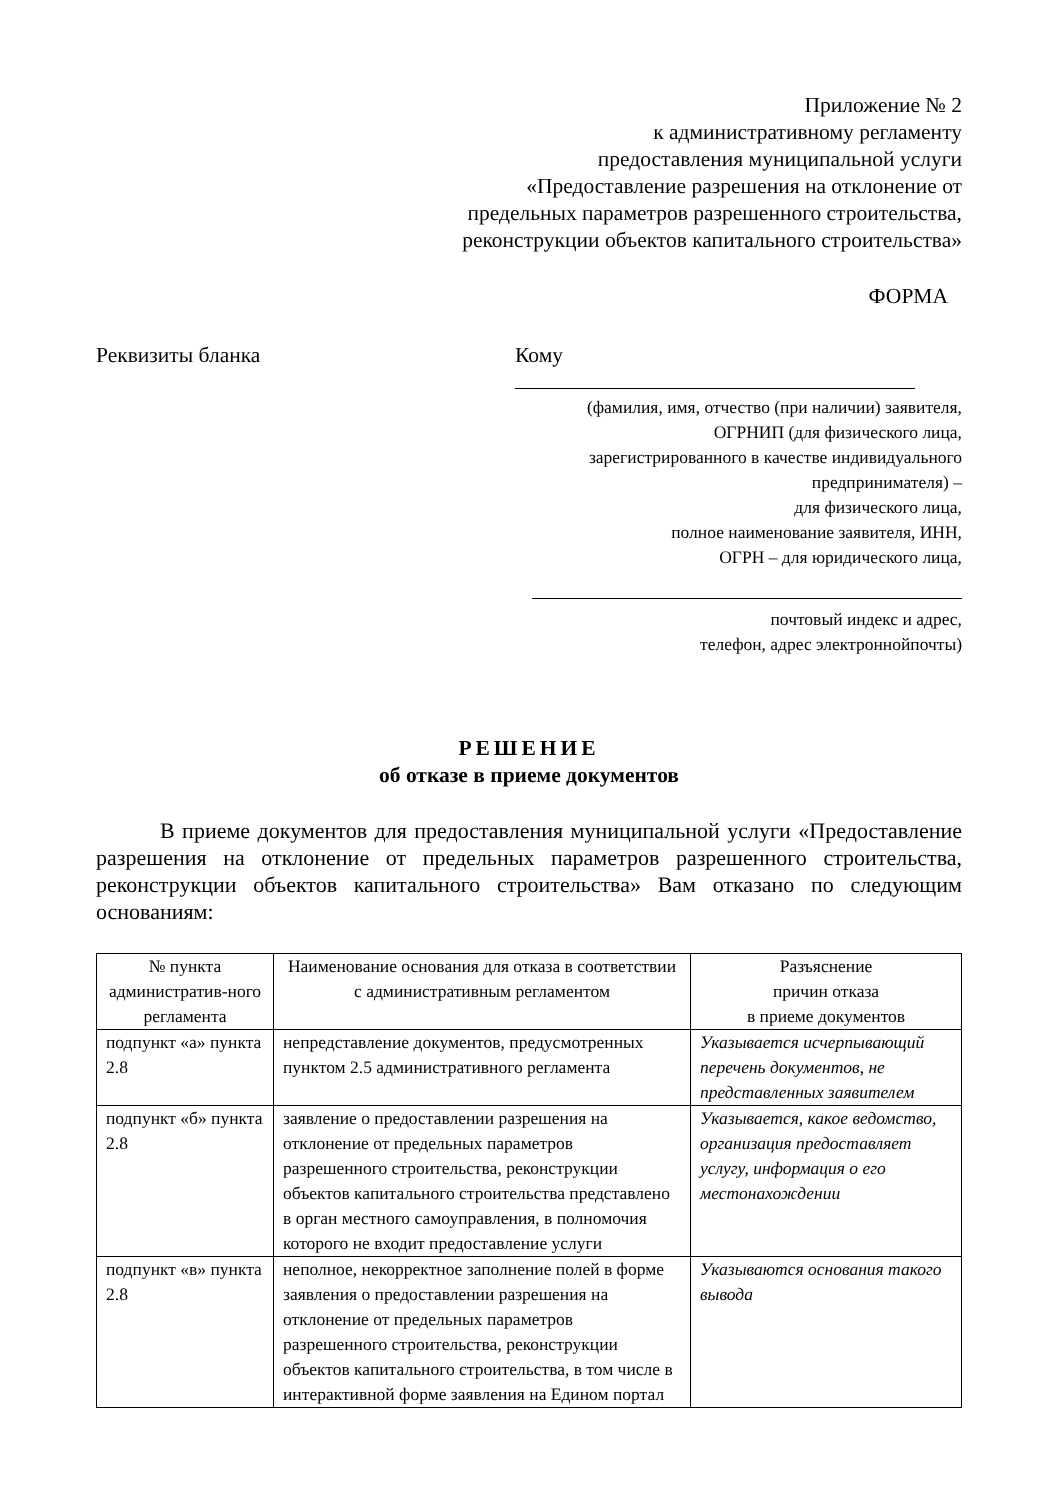Приложение № 2
к административному регламенту
предоставления муниципальной услуги
«Предоставление разрешения на отклонение от
предельных параметров разрешенного строительства,
реконструкции объектов капитального строительства»
ФОРМА
Реквизиты бланка Кому
(фамилия, имя, отчество (при наличии) заявителя,
ОГРНИП (для физического лица,
зарегистрированного в качестве индивидуального
предпринимателя) –
для физического лица,
полное наименование заявителя, ИНН,
ОГРН – для юридического лица,
почтовый индекс и адрес,
телефон, адрес электроннойпочты)
РЕШЕНИЕ
об отказе в приеме документов
В приеме документов для предоставления муниципальной услуги «Предоставление разрешения на отклонение от предельных параметров разрешенного строительства, реконструкции объектов капитального строительства» Вам отказано по следующим основаниям:
| № пункта административ-ного регламента | Наименование основания для отказа в соответствии с административным регламентом | Разъяснение причин отказа в приеме документов |
| --- | --- | --- |
| подпункт «а» пункта 2.8 | непредставление документов, предусмотренных пунктом 2.5 административного регламента | Указывается исчерпывающий перечень документов, не представленных заявителем |
| подпункт «б» пункта 2.8 | заявление о предоставлении разрешения на отклонение от предельных параметров разрешенного строительства, реконструкции объектов капитального строительства представлено в орган местного самоуправления, в полномочия которого не входит предоставление услуги | Указывается, какое ведомство, организация предоставляет услугу, информация о его местонахождении |
| подпункт «в» пункта 2.8 | неполное, некорректное заполнение полей в форме заявления о предоставлении разрешения на отклонение от предельных параметров разрешенного строительства, реконструкции объектов капитального строительства, в том числе в интерактивной форме заявления на Едином портал | Указываются основания такого вывода |